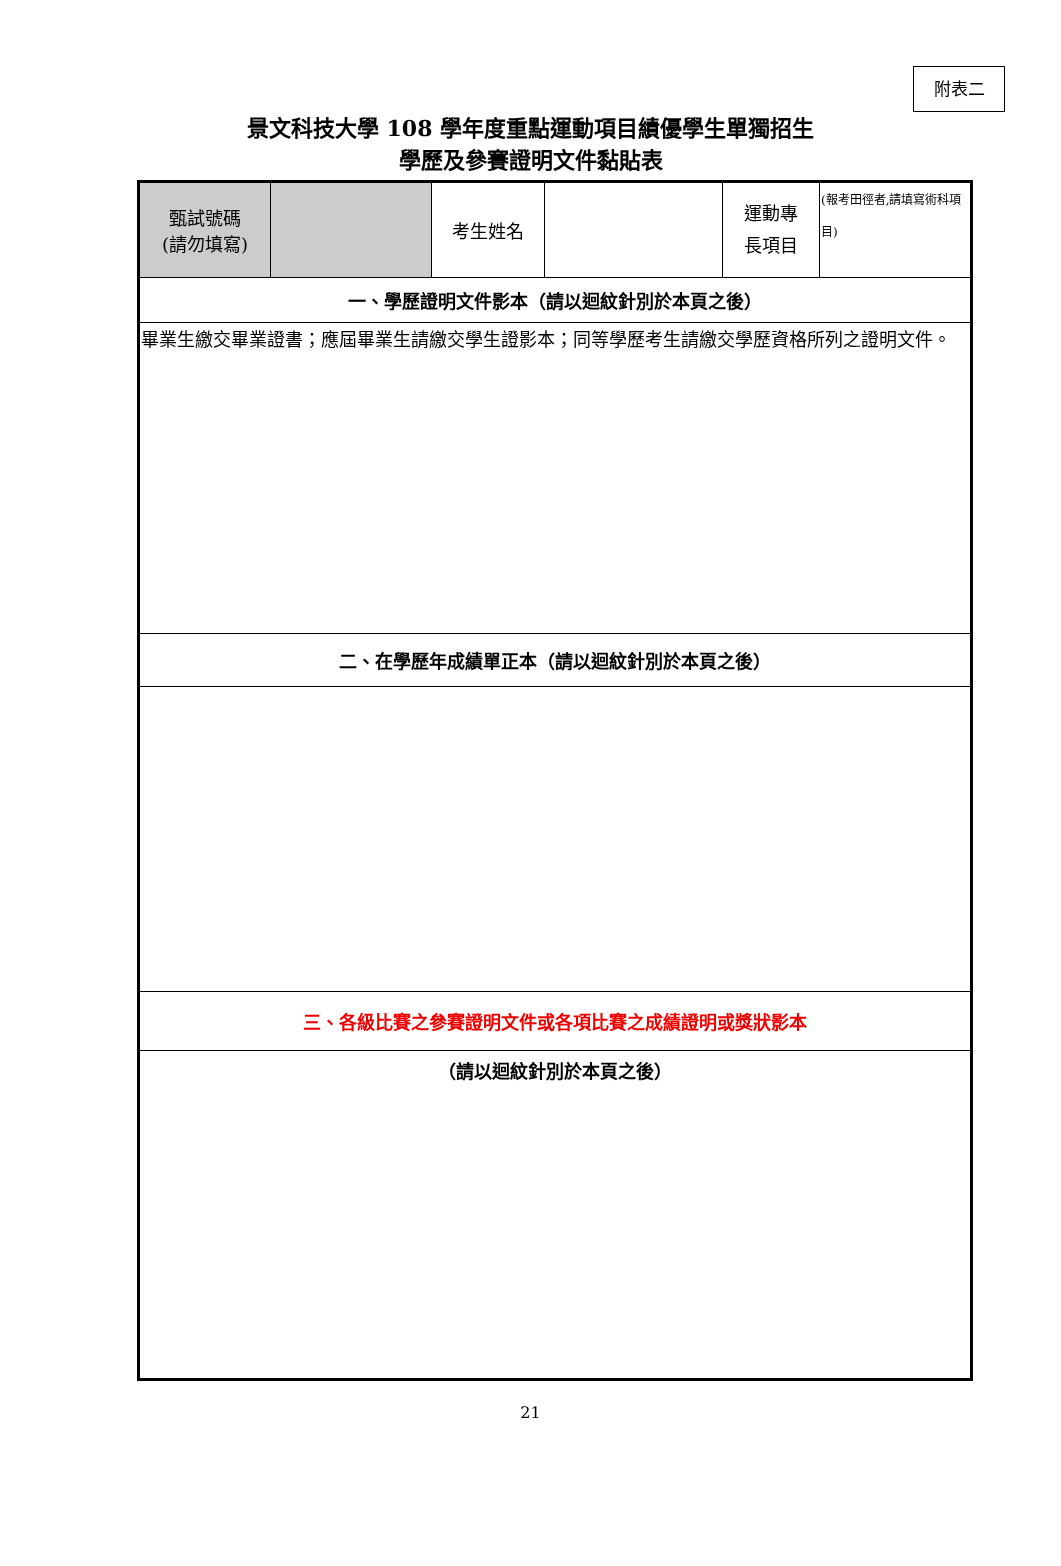附表二
景文科技大學 108 學年度重點運動項目績優學生單獨招生
學歷及參賽證明文件黏貼表
| 甄試號碼 (請勿填寫) | | 考生姓名 | | 運動專 長項目 | (報考田徑者,請填寫術科項目) |
| 一、學歷證明文件影本（請以迴紋針別於本頁之後） | | | | | |
| 畢業生繳交畢業證書；應屆畢業生請繳交學生證影本；同等學歷考生請繳交學歷資格所列之證明文件。 | | | | | |
| 二、在學歷年成績單正本（請以迴紋針別於本頁之後） | | | | | |
| 三、各級比賽之參賽證明文件或各項比賽之成績證明或獎狀影本 | | | | | |
| （請以迴紋針別於本頁之後） | | | | | |
21